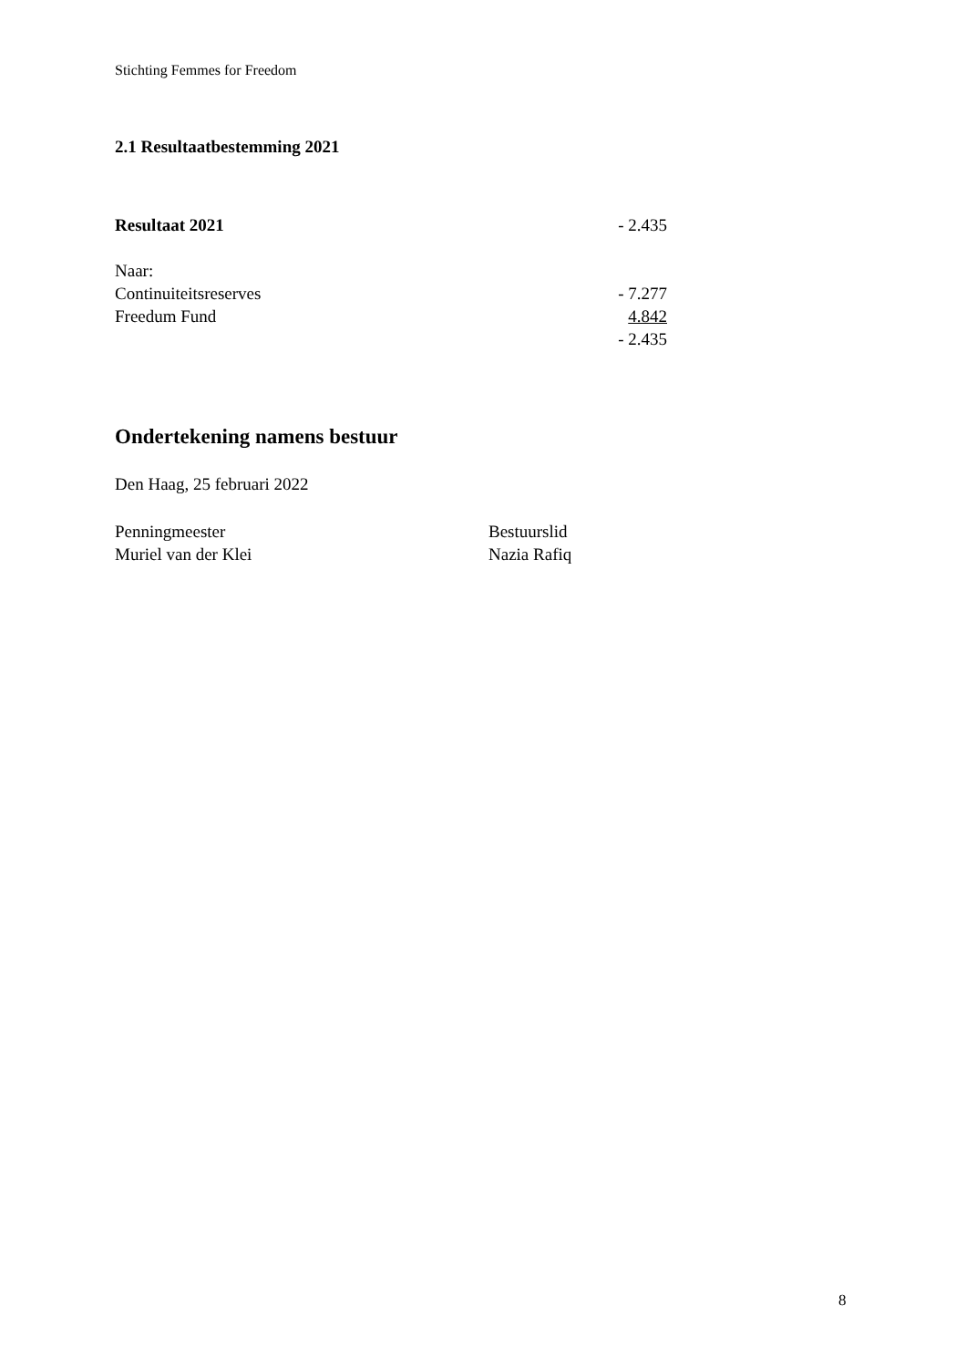Stichting Femmes for Freedom
2.1 Resultaatbestemming 2021
| Resultaat 2021 | - 2.435 |
| Naar: | |
| Continuiteitsreserves | - 7.277 |
| Freedum Fund | 4.842 |
| | - 2.435 |
Ondertekening namens bestuur
Den Haag, 25 februari 2022
Penningmeester
Muriel van der Klei
Bestuurslid
Nazia Rafiq
8